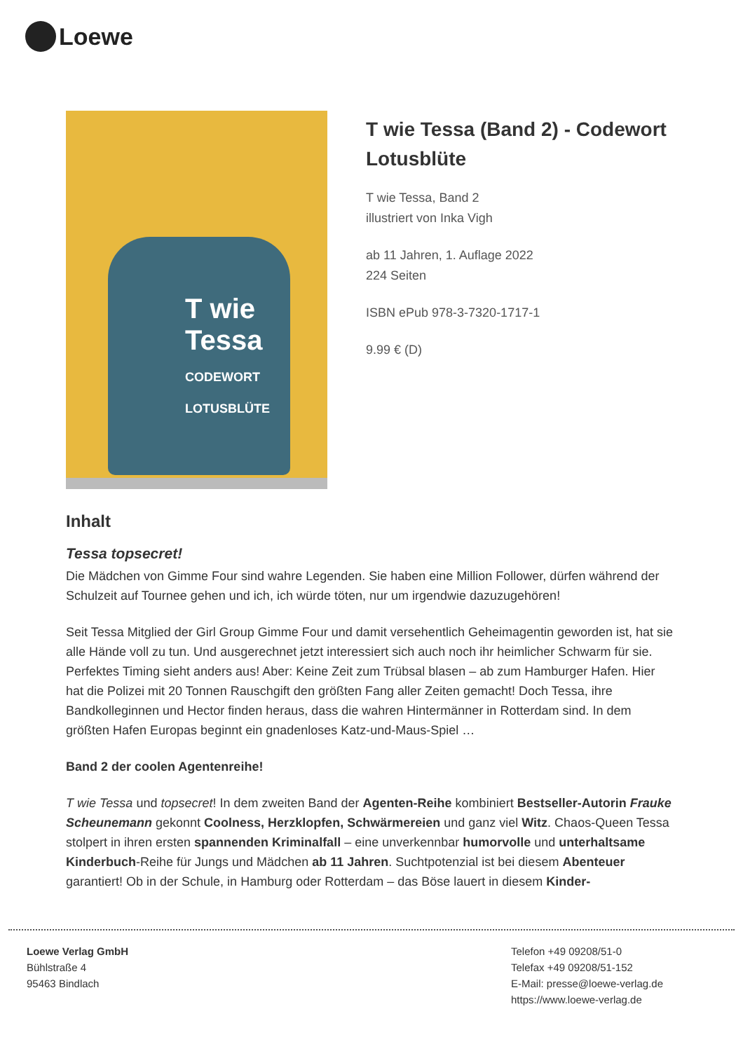Loewe
T wie Tessa
CODEWORT LOTUSBLÜTE
T wie Tessa (Band 2) - Codewort Lotusblüte
T wie Tessa, Band 2
illustriert von Inka Vigh
ab 11 Jahren, 1. Auflage 2022
224 Seiten
ISBN ePub 978-3-7320-1717-1
9.99 € (D)
Inhalt
Tessa topsecret!
Die Mädchen von Gimme Four sind wahre Legenden. Sie haben eine Million Follower, dürfen während der Schulzeit auf Tournee gehen und ich, ich würde töten, nur um irgendwie dazuzugehören!
Seit Tessa Mitglied der Girl Group Gimme Four und damit versehentlich Geheimagentin geworden ist, hat sie alle Hände voll zu tun. Und ausgerechnet jetzt interessiert sich auch noch ihr heimlicher Schwarm für sie. Perfektes Timing sieht anders aus! Aber: Keine Zeit zum Trübsal blasen – ab zum Hamburger Hafen. Hier hat die Polizei mit 20 Tonnen Rauschgift den größten Fang aller Zeiten gemacht! Doch Tessa, ihre Bandkolleginnen und Hector finden heraus, dass die wahren Hintermänner in Rotterdam sind. In dem größten Hafen Europas beginnt ein gnadenloses Katz-und-Maus-Spiel …
Band 2 der coolen Agentenreihe!
T wie Tessa und topsecret! In dem zweiten Band der Agenten-Reihe kombiniert Bestseller-Autorin Frauke Scheunemann gekonnt Coolness, Herzklopfen, Schwärmereien und ganz viel Witz. Chaos-Queen Tessa stolpert in ihren ersten spannenden Kriminalfall – eine unverkennbar humorvolle und unterhaltsame Kinderbuch-Reihe für Jungs und Mädchen ab 11 Jahren. Suchtpotenzial ist bei diesem Abenteuer garantiert! Ob in der Schule, in Hamburg oder Rotterdam – das Böse lauert in diesem Kinder-
Loewe Verlag GmbH
Bühlstraße 4
95463 Bindlach
Telefon +49 09208/51-0
Telefax +49 09208/51-152
E-Mail: presse@loewe-verlag.de
https://www.loewe-verlag.de